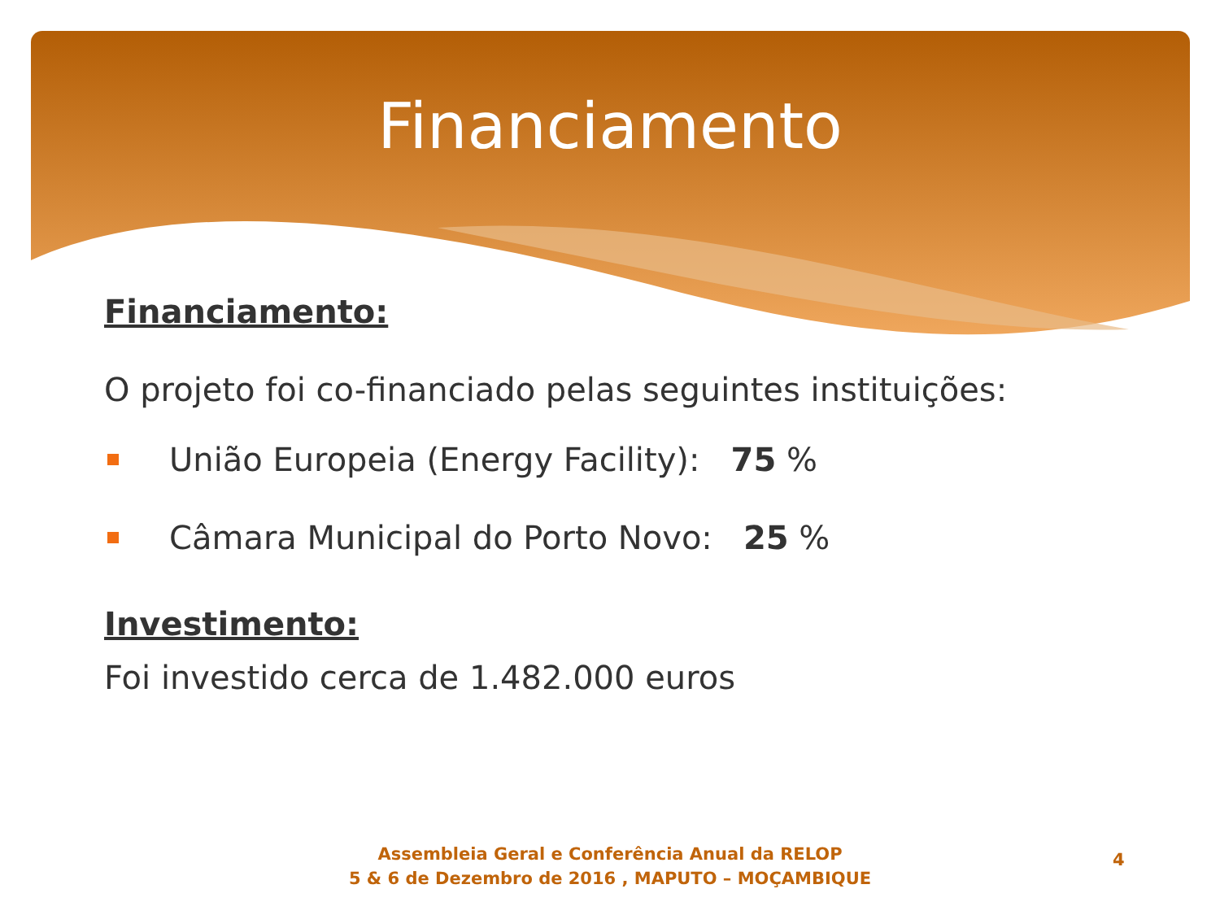Financiamento
Financiamento:
O projeto foi co-financiado pelas seguintes instituições:
União Europeia (Energy Facility): 75 %
Câmara Municipal do Porto Novo: 25 %
Investimento:
Foi investido cerca de 1.482.000 euros
Assembleia Geral e Conferência Anual da RELOP
5 & 6 de Dezembro de 2016 , MAPUTO – MOÇAMBIQUE
4